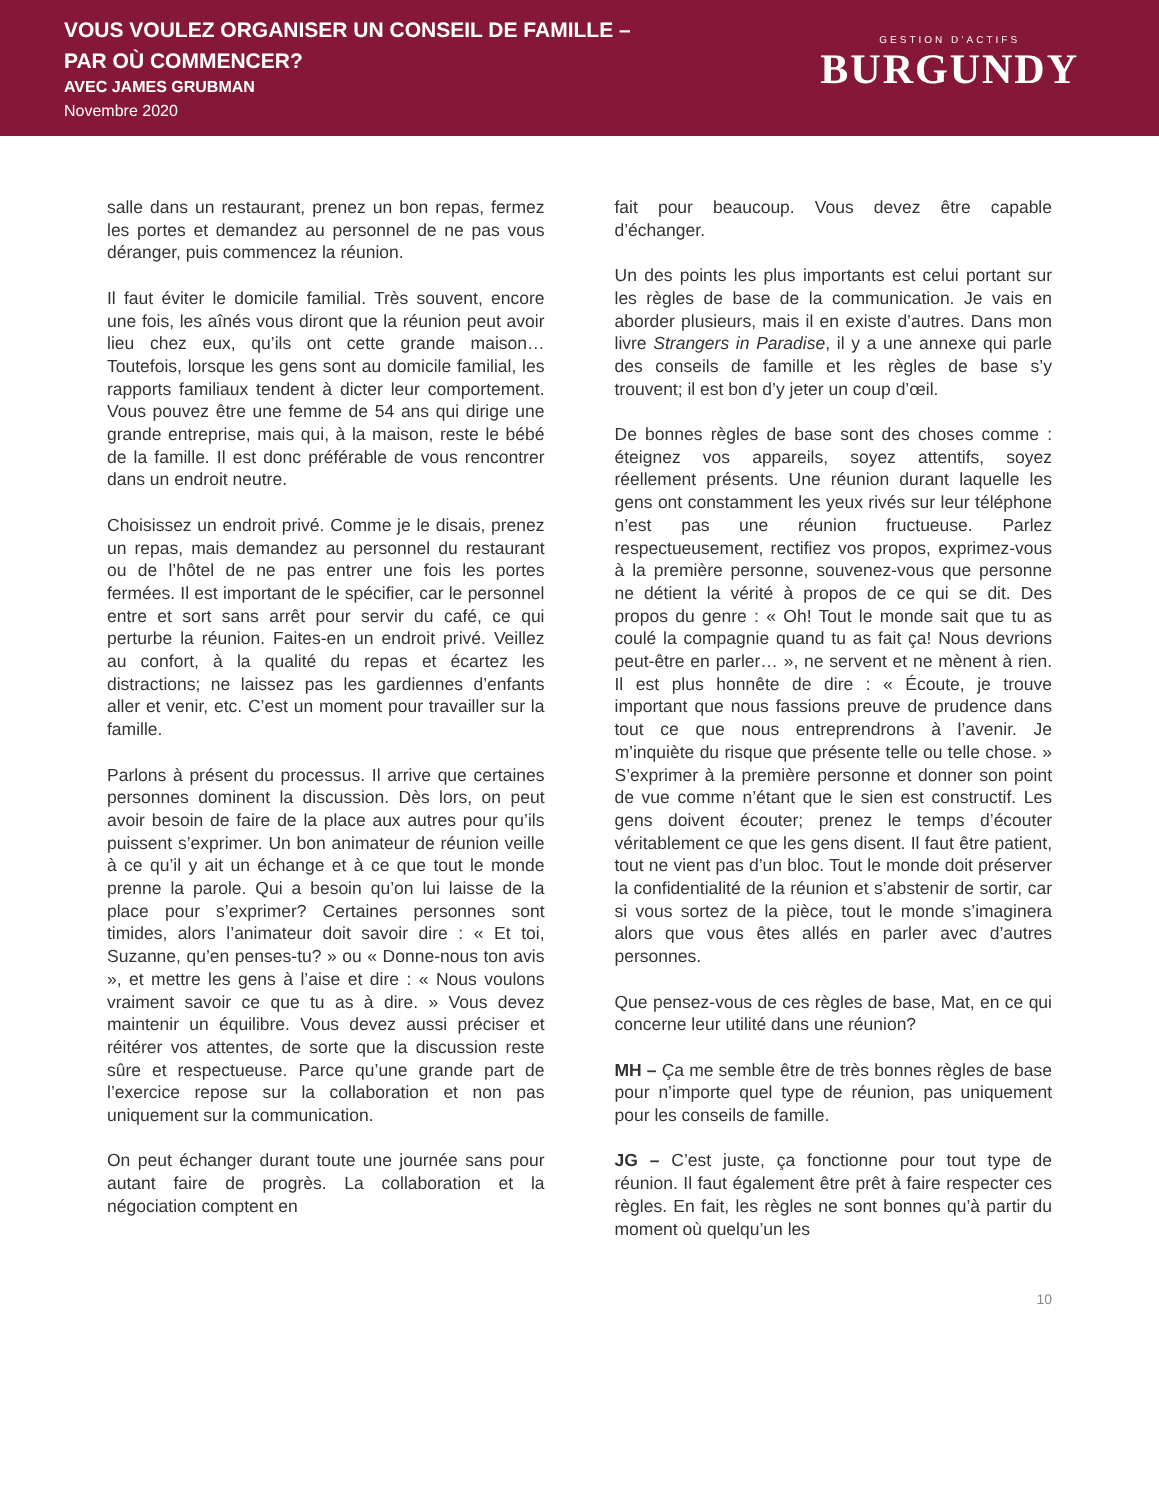VOUS VOULEZ ORGANISER UN CONSEIL DE FAMILLE –
PAR OÙ COMMENCER?
AVEC JAMES GRUBMAN
Novembre 2020
GESTION D’ACTIFS
BURGUNDY
salle dans un restaurant, prenez un bon repas, fermez les portes et demandez au personnel de ne pas vous déranger, puis commencez la réunion.
Il faut éviter le domicile familial. Très souvent, encore une fois, les aînés vous diront que la réunion peut avoir lieu chez eux, qu’ils ont cette grande maison… Toutefois, lorsque les gens sont au domicile familial, les rapports familiaux tendent à dicter leur comportement. Vous pouvez être une femme de 54 ans qui dirige une grande entreprise, mais qui, à la maison, reste le bébé de la famille. Il est donc préférable de vous rencontrer dans un endroit neutre.
Choisissez un endroit privé. Comme je le disais, prenez un repas, mais demandez au personnel du restaurant ou de l’hôtel de ne pas entrer une fois les portes fermées. Il est important de le spécifier, car le personnel entre et sort sans arrêt pour servir du café, ce qui perturbe la réunion. Faites-en un endroit privé. Veillez au confort, à la qualité du repas et écartez les distractions; ne laissez pas les gardiennes d’enfants aller et venir, etc. C’est un moment pour travailler sur la famille.
Parlons à présent du processus. Il arrive que certaines personnes dominent la discussion. Dès lors, on peut avoir besoin de faire de la place aux autres pour qu’ils puissent s’exprimer. Un bon animateur de réunion veille à ce qu’il y ait un échange et à ce que tout le monde prenne la parole. Qui a besoin qu’on lui laisse de la place pour s’exprimer? Certaines personnes sont timides, alors l’animateur doit savoir dire : « Et toi, Suzanne, qu’en penses-tu? » ou « Donne-nous ton avis », et mettre les gens à l’aise et dire : « Nous voulons vraiment savoir ce que tu as à dire. » Vous devez maintenir un équilibre. Vous devez aussi préciser et réitérer vos attentes, de sorte que la discussion reste sûre et respectueuse. Parce qu’une grande part de l’exercice repose sur la collaboration et non pas uniquement sur la communication.
On peut échanger durant toute une journée sans pour autant faire de progrès. La collaboration et la négociation comptent en
fait pour beaucoup. Vous devez être capable d’échanger.
Un des points les plus importants est celui portant sur les règles de base de la communication. Je vais en aborder plusieurs, mais il en existe d’autres. Dans mon livre Strangers in Paradise, il y a une annexe qui parle des conseils de famille et les règles de base s’y trouvent; il est bon d’y jeter un coup d’œil.
De bonnes règles de base sont des choses comme : éteignez vos appareils, soyez attentifs, soyez réellement présents. Une réunion durant laquelle les gens ont constamment les yeux rivés sur leur téléphone n’est pas une réunion fructueuse. Parlez respectueusement, rectifiez vos propos, exprimez-vous à la première personne, souvenez-vous que personne ne détient la vérité à propos de ce qui se dit. Des propos du genre : « Oh! Tout le monde sait que tu as coulé la compagnie quand tu as fait ça! Nous devrions peut-être en parler… », ne servent et ne mènent à rien. Il est plus honnête de dire : « Écoute, je trouve important que nous fassions preuve de prudence dans tout ce que nous entreprendrons à l’avenir. Je m’inquiète du risque que présente telle ou telle chose. » S’exprimer à la première personne et donner son point de vue comme n’étant que le sien est constructif. Les gens doivent écouter; prenez le temps d’écouter véritablement ce que les gens disent. Il faut être patient, tout ne vient pas d’un bloc. Tout le monde doit préserver la confidentialité de la réunion et s’abstenir de sortir, car si vous sortez de la pièce, tout le monde s’imaginera alors que vous êtes allés en parler avec d’autres personnes.
Que pensez-vous de ces règles de base, Mat, en ce qui concerne leur utilité dans une réunion?
MH – Ça me semble être de très bonnes règles de base pour n’importe quel type de réunion, pas uniquement pour les conseils de famille.
JG – C’est juste, ça fonctionne pour tout type de réunion. Il faut également être prêt à faire respecter ces règles. En fait, les règles ne sont bonnes qu’à partir du moment où quelqu’un les
10